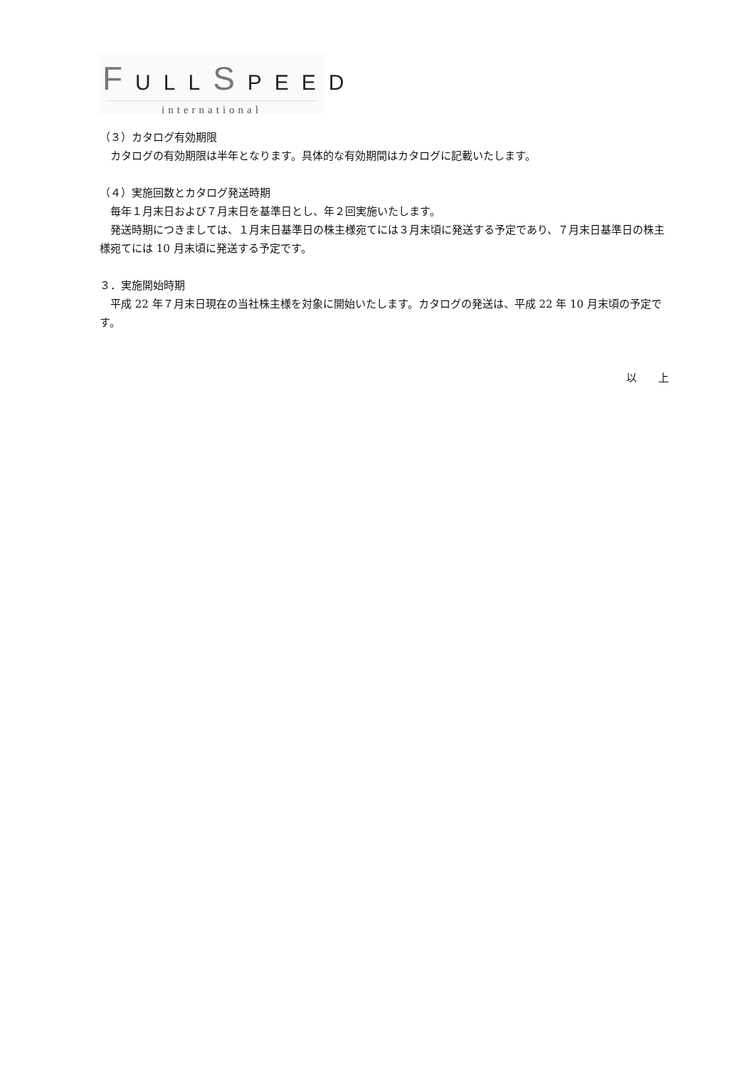FULLSPEED
international
（３）カタログ有効期限
　カタログの有効期限は半年となります。具体的な有効期間はカタログに記載いたします。
（４）実施回数とカタログ発送時期
　毎年１月末日および７月末日を基準日とし、年２回実施いたします。
　発送時期につきましては、１月末日基準日の株主様宛てには３月末頃に発送する予定であり、７月末日基準日の株主様宛てには 10 月末頃に発送する予定です。
３．実施開始時期
　平成 22 年７月末日現在の当社株主様を対象に開始いたします。カタログの発送は、平成 22 年 10 月末頃の予定です。
以　　上